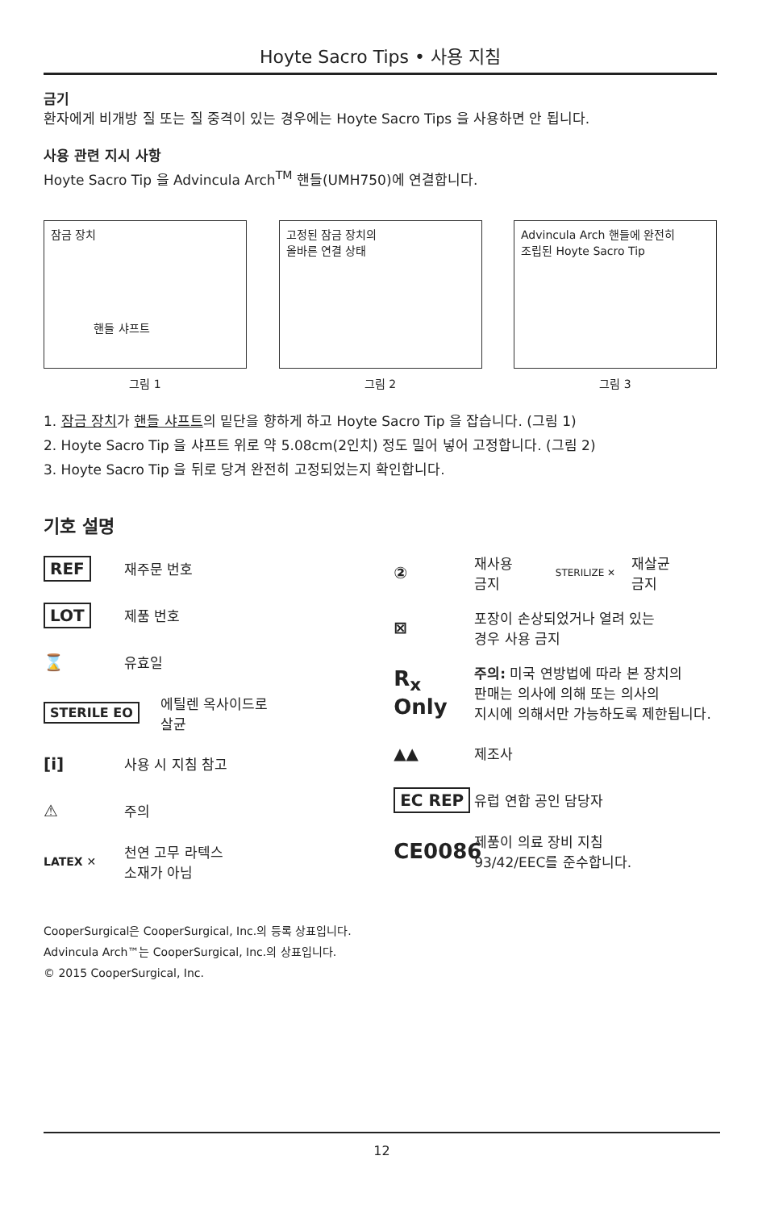Hoyte Sacro Tips • 사용 지침
금기
환자에게 비개방 질 또는 질 중격이 있는 경우에는 Hoyte Sacro Tips 을 사용하면 안 됩니다.
사용 관련 지시 사항
Hoyte Sacro Tip 을 Advincula Arch<sup>TM</sup> 핸들(UMH750)에 연결합니다.
잠금 장치
핸들 샤프트
그림 1
고정된 잠금 장치의
올바른 연결 상태
그림 2
Advincula Arch 핸들에 완전히
조립된 Hoyte Sacro Tip
그림 3
1. 잠금 장치가 핸들 샤프트의 밑단을 향하게 하고 Hoyte Sacro Tip 을 잡습니다. (그림 1)
2. Hoyte Sacro Tip 을 샤프트 위로 약 5.08cm(2인치) 정도 밀어 넣어 고정합니다. (그림 2)
3. Hoyte Sacro Tip 을 뒤로 당겨 완전히 고정되었는지 확인합니다.
기호 설명
REF
재주문 번호
LOT
제품 번호
⌛
유효일
STERILE EO
에틸렌 옥사이드로
살균
[i]
사용 시 지침 참고
⚠
주의
LATEX ✕
천연 고무 라텍스
소재가 아님
②
재사용
금지 STERILIZE ✕ 재살균
금지
⊠
포장이 손상되었거나 열려 있는
경우 사용 금지
R<sub>x</sub> Only
주의: 미국 연방법에 따라 본 장치의
판매는 의사에 의해 또는 의사의
지시에 의해서만 가능하도록 제한됩니다.
▲▲
제조사
EC REP
유럽 연합 공인 담당자
CE0086
제품이 의료 장비 지침
93/42/EEC를 준수합니다.
CooperSurgical은 CooperSurgical, Inc.의 등록 상표입니다.
Advincula Arch™는 CooperSurgical, Inc.의 상표입니다.
© 2015 CooperSurgical, Inc.
12